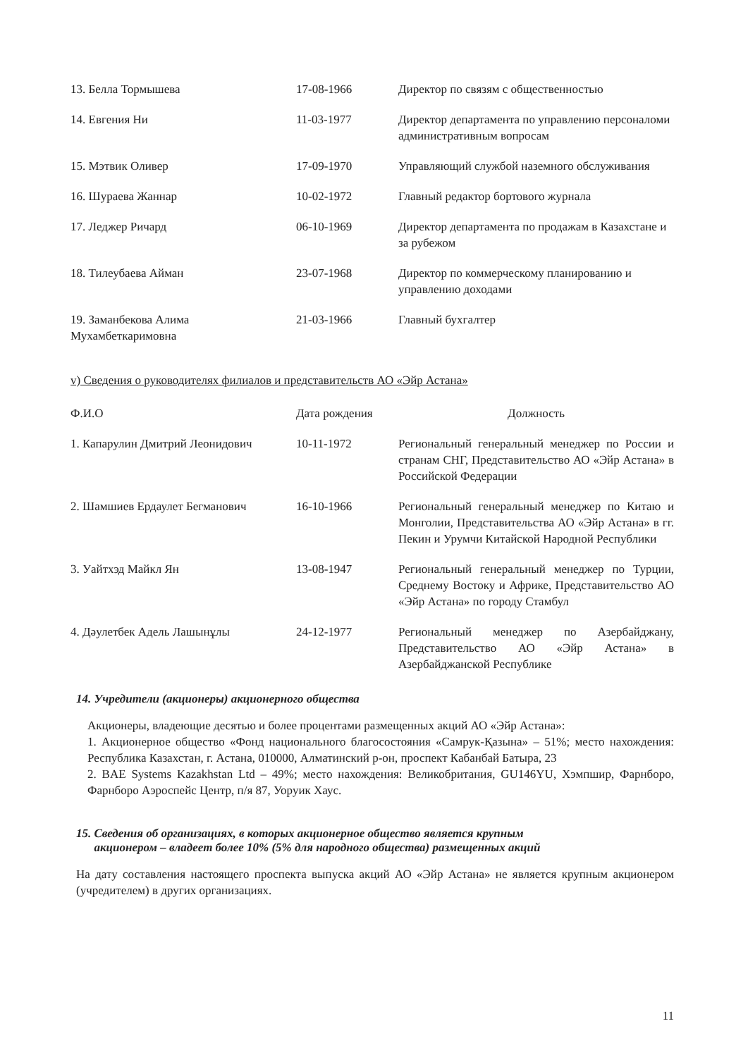| 13. Белла Тормышева | 17-08-1966 | Директор по связям с общественностью |
| 14. Евгения Ни | 11-03-1977 | Директор департамента по управлению персоналоми административным вопросам |
| 15. Мэтвик Оливер | 17-09-1970 | Управляющий службой наземного обслуживания |
| 16. Шураева Жаннар | 10-02-1972 | Главный редактор бортового журнала |
| 17. Леджер Ричард | 06-10-1969 | Директор департамента по продажам в Казахстане и за рубежом |
| 18. Тилеубаева Айман | 23-07-1968 | Директор по коммерческому планированию и управлению доходами |
| 19. Заманбекова Алима Мухамбеткаримовна | 21-03-1966 | Главный бухгалтер |
v) Сведения о руководителях филиалов и представительств АО «Эйр Астана»
| Ф.И.О | Дата рождения | Должность |
| --- | --- | --- |
| 1. Капарулин Дмитрий Леонидович | 10-11-1972 | Региональный генеральный менеджер по России и странам СНГ, Представительство АО «Эйр Астана» в Российской Федерации |
| 2. Шамшиев Ердаулет Бегманович | 16-10-1966 | Региональный генеральный менеджер по Китаю и Монголии, Представительства АО «Эйр Астана» в гг. Пекин и Урумчи Китайской Народной Республики |
| 3. Уайтхэд Майкл Ян | 13-08-1947 | Региональный генеральный менеджер по Турции, Среднему Востоку и Африке, Представительство АО «Эйр Астана» по городу Стамбул |
| 4. Дәулетбек Адель Лашынұлы | 24-12-1977 | Региональный менеджер по Азербайджану, Представительство АО «Эйр Астана» в Азербайджанской Республике |
14. Учредители (акционеры) акционерного общества
Акционеры, владеющие десятью и более процентами размещенных акций АО «Эйр Астана»:
1. Акционерное общество «Фонд национального благосостояния «Самрук-Қазына» – 51%; место нахождения: Республика Казахстан, г. Астана, 010000, Алматинский р-он, проспект Кабанбай Батыра, 23
2. BAE Systems Kazakhstan Ltd – 49%; место нахождения: Великобритания, GU146YU, Хэмпшир, Фарнборо, Фарнборо Аэроспейс Центр, п/я 87, Уоруик Хаус.
15. Сведения об организациях, в которых акционерное общество является крупным
акционером – владеет более 10% (5% для народного общества) размещенных акций
На дату составления настоящего проспекта выпуска акций АО «Эйр Астана» не является крупным акционером (учредителем) в других организациях.
11